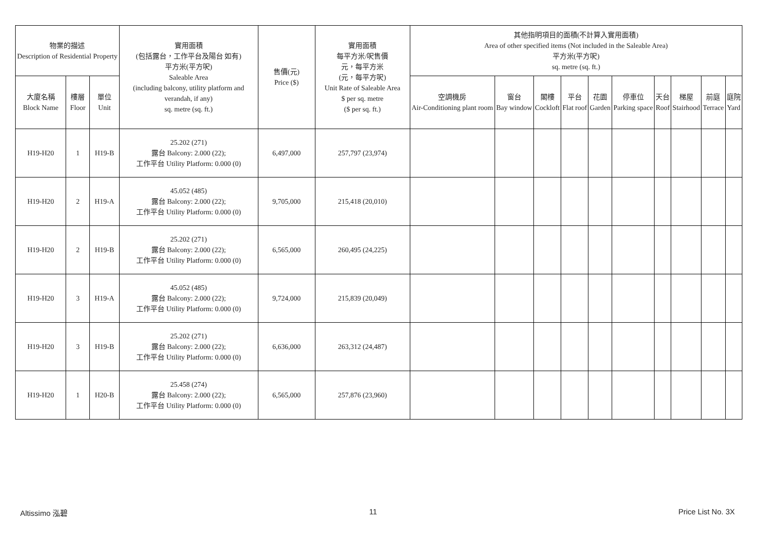| 物業的描述 Description of Residential Property | | | 實用面積 (包括露台，工作平台及陽台 如有) 平方米(平方呎) Saleable Area (including balcony, utility platform and verandah, if any) sq. metre (sq. ft.) | 售價(元) Price ($) | 實用面積 每平方米/呎售價 元，每平方米 (元，每平方呎) Unit Rate of Saleable Area $ per sq. metre ($ per sq. ft.) | 其他指明項目的面積(不計算入實用面積) Area of other specified items (Not included in the Saleable Area) 平方米(平方呎) sq. metre (sq. ft.) | | | | | | | | | |
| --- | --- | --- | --- | --- | --- | --- | --- | --- | --- | --- | --- | --- | --- | --- | --- |
| 大廈名稱 Block Name | 樓層 Floor | 單位 Unit | | | | 空調機房 Air-Conditioning plant room | 窗台 Bay window | 閣樓 Cockloft | 平台 Flat roof | 花園 Garden | 停車位 Parking space | 天台 Roof | 梯屋 Stairhood | 前庭 Terrace | 庭院 Yard |
| H19-H20 | 1 | H19-B | 25.202 (271) 露台 Balcony: 2.000 (22); 工作平台 Utility Platform: 0.000 (0) | 6,497,000 | 257,797 (23,974) | | | | | | | | | | |
| H19-H20 | 2 | H19-A | 45.052 (485) 露台 Balcony: 2.000 (22); 工作平台 Utility Platform: 0.000 (0) | 9,705,000 | 215,418 (20,010) | | | | | | | | | | |
| H19-H20 | 2 | H19-B | 25.202 (271) 露台 Balcony: 2.000 (22); 工作平台 Utility Platform: 0.000 (0) | 6,565,000 | 260,495 (24,225) | | | | | | | | | | |
| H19-H20 | 3 | H19-A | 45.052 (485) 露台 Balcony: 2.000 (22); 工作平台 Utility Platform: 0.000 (0) | 9,724,000 | 215,839 (20,049) | | | | | | | | | | |
| H19-H20 | 3 | H19-B | 25.202 (271) 露台 Balcony: 2.000 (22); 工作平台 Utility Platform: 0.000 (0) | 6,636,000 | 263,312 (24,487) | | | | | | | | | | |
| H19-H20 | 1 | H20-B | 25.458 (274) 露台 Balcony: 2.000 (22); 工作平台 Utility Platform: 0.000 (0) | 6,565,000 | 257,876 (23,960) | | | | | | | | | | |
Altissimo 泓碧 11 Price List No. 3X